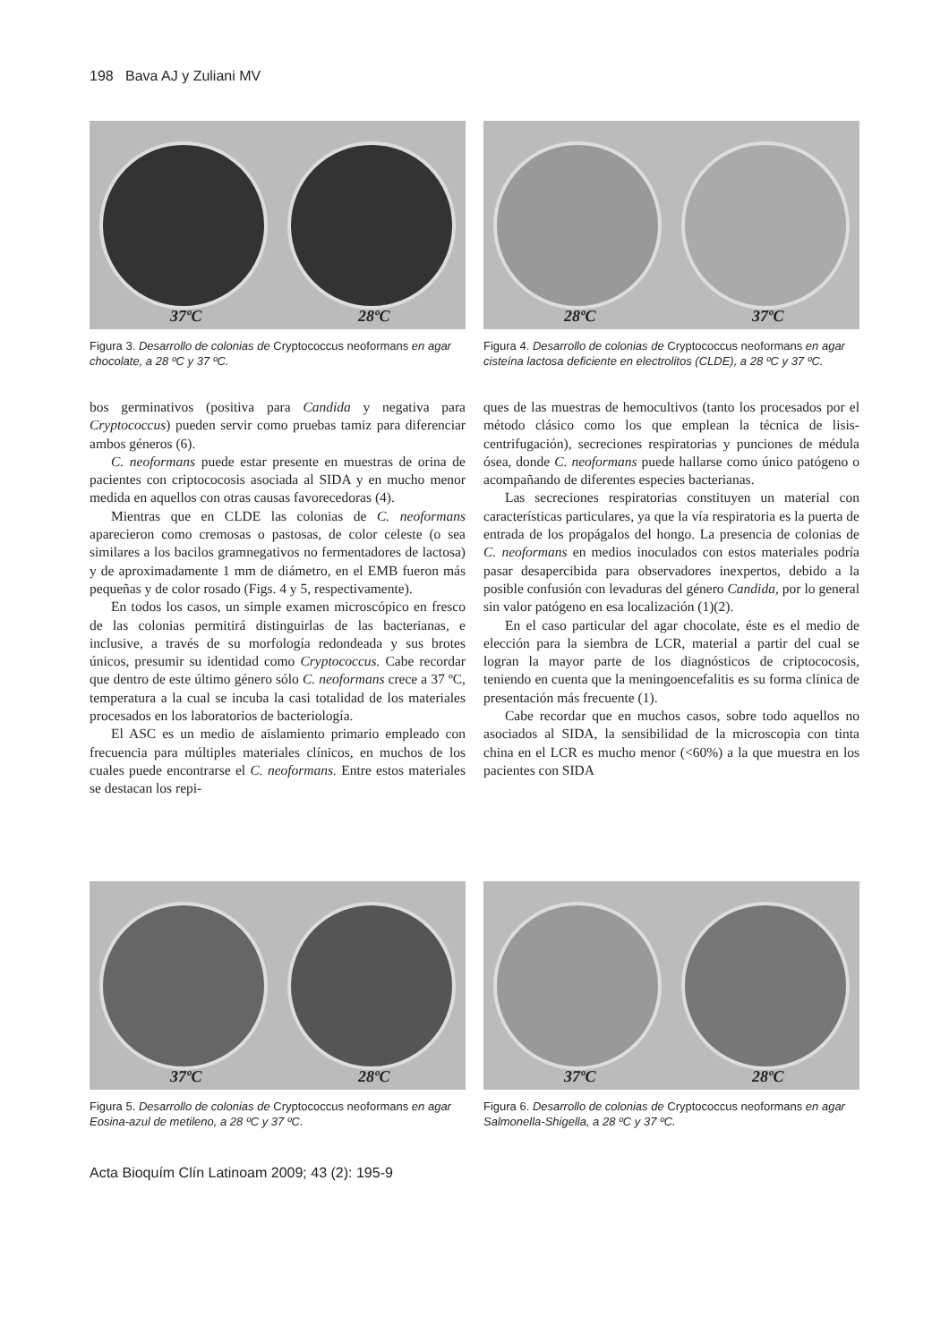198 Bava AJ y Zuliani MV
37ºC 28ºC
Figura 3. Desarrollo de colonias de Cryptococcus neoformans en agar chocolate, a 28 ºC y 37 ºC.
28ºC 37ºC
Figura 4. Desarrollo de colonias de Cryptococcus neoformans en agar cisteína lactosa deficiente en electrolitos (CLDE), a 28 ºC y 37 ºC.
bos germinativos (positiva para Candida y negativa para Cryptococcus) pueden servir como pruebas tamiz para diferenciar ambos géneros (6).
C. neoformans puede estar presente en muestras de orina de pacientes con criptococosis asociada al SIDA y en mucho menor medida en aquellos con otras causas favorecedoras (4).
Mientras que en CLDE las colonias de C. neoformans aparecieron como cremosas o pastosas, de color celeste (o sea similares a los bacilos gramnegativos no fermentadores de lactosa) y de aproximadamente 1 mm de diámetro, en el EMB fueron más pequeñas y de color rosado (Figs. 4 y 5, respectivamente).
En todos los casos, un simple examen microscópico en fresco de las colonias permitirá distinguirlas de las bacterianas, e inclusive, a través de su morfología redondeada y sus brotes únicos, presumir su identidad como Cryptococcus. Cabe recordar que dentro de este último género sólo C. neoformans crece a 37 ºC, temperatura a la cual se incuba la casi totalidad de los materiales procesados en los laboratorios de bacteriología.
El ASC es un medio de aislamiento primario empleado con frecuencia para múltiples materiales clínicos, en muchos de los cuales puede encontrarse el C. neoformans. Entre estos materiales se destacan los repi-
ques de las muestras de hemocultivos (tanto los procesados por el método clásico como los que emplean la técnica de lisis-centrifugación), secreciones respiratorias y punciones de médula ósea, donde C. neoformans puede hallarse como único patógeno o acompañando de diferentes especies bacterianas.
Las secreciones respiratorias constituyen un material con características particulares, ya que la vía respiratoria es la puerta de entrada de los propágalos del hongo. La presencia de colonias de C. neoformans en medios inoculados con estos materiales podría pasar desapercibida para observadores inexpertos, debido a la posible confusión con levaduras del género Candida, por lo general sin valor patógeno en esa localización (1)(2).
En el caso particular del agar chocolate, éste es el medio de elección para la siembra de LCR, material a partir del cual se logran la mayor parte de los diagnósticos de criptococosis, teniendo en cuenta que la meningoencefalitis es su forma clínica de presentación más frecuente (1).
Cabe recordar que en muchos casos, sobre todo aquellos no asociados al SIDA, la sensibilidad de la microscopia con tinta china en el LCR es mucho menor (<60%) a la que muestra en los pacientes con SIDA
37ºC 28ºC
Figura 5. Desarrollo de colonias de Cryptococcus neoformans en agar Eosina-azul de metileno, a 28 ºC y 37 ºC.
37ºC 28ºC
Figura 6. Desarrollo de colonias de Cryptococcus neoformans en agar Salmonella-Shigella, a 28 ºC y 37 ºC.
Acta Bioquím Clín Latinoam 2009; 43 (2): 195-9